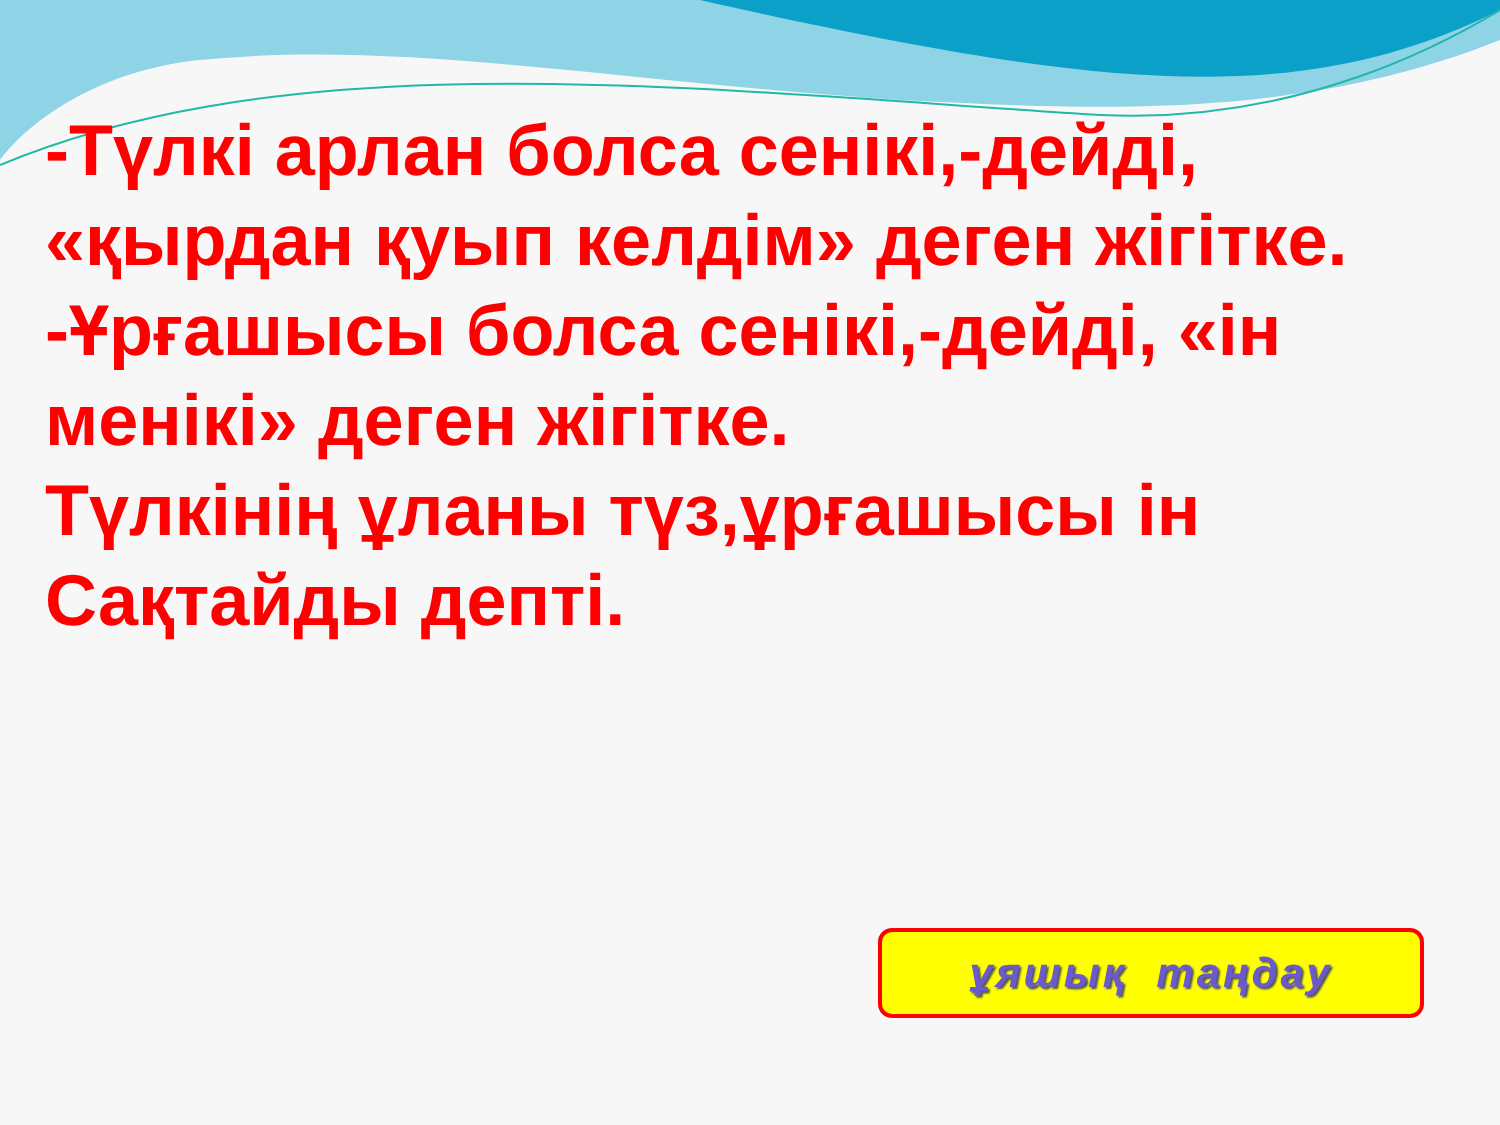-Түлкі арлан болса сенікі,-дейді, «қырдан қуып келдім» деген жігітке.
-Ұрғашысы болса сенікі,-дейді, «ін менікі» деген жігітке.
Түлкінің ұланы түз,ұрғашысы ін Сақтайды депті.
ұяшық таңдау